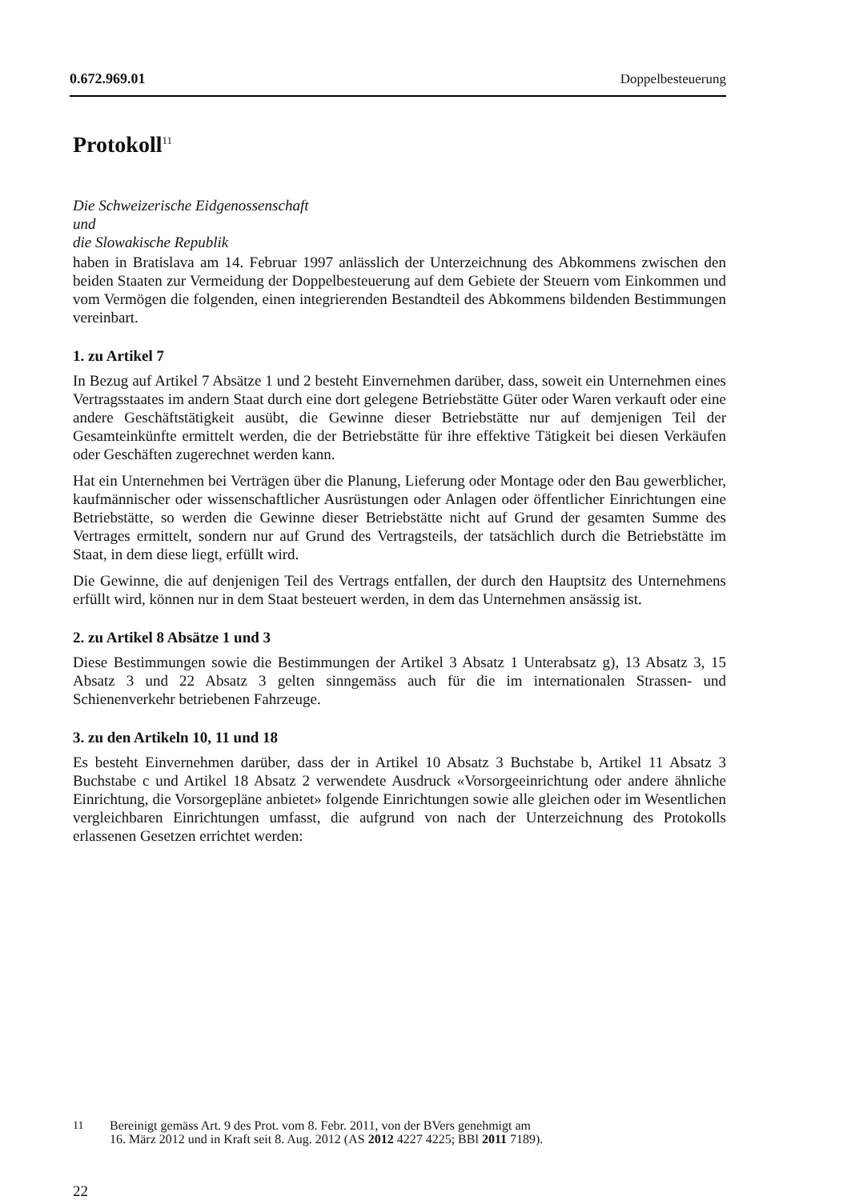0.672.969.01 Doppelbesteuerung
Protokoll<sup>11</sup>
Die Schweizerische Eidgenossenschaft
und
die Slowakische Republik
haben in Bratislava am 14. Februar 1997 anlässlich der Unterzeichnung des Abkommens zwischen den beiden Staaten zur Vermeidung der Doppelbesteuerung auf dem Gebiete der Steuern vom Einkommen und vom Vermögen die folgenden, einen integrierenden Bestandteil des Abkommens bildenden Bestimmungen vereinbart.
1. zu Artikel 7
In Bezug auf Artikel 7 Absätze 1 und 2 besteht Einvernehmen darüber, dass, soweit ein Unternehmen eines Vertragsstaates im andern Staat durch eine dort gelegene Betriebstätte Güter oder Waren verkauft oder eine andere Geschäftstätigkeit ausübt, die Gewinne dieser Betriebstätte nur auf demjenigen Teil der Gesamteinkünfte ermittelt werden, die der Betriebstätte für ihre effektive Tätigkeit bei diesen Verkäufen oder Geschäften zugerechnet werden kann.
Hat ein Unternehmen bei Verträgen über die Planung, Lieferung oder Montage oder den Bau gewerblicher, kaufmännischer oder wissenschaftlicher Ausrüstungen oder Anlagen oder öffentlicher Einrichtungen eine Betriebstätte, so werden die Gewinne dieser Betriebstätte nicht auf Grund der gesamten Summe des Vertrages ermittelt, sondern nur auf Grund des Vertragsteils, der tatsächlich durch die Betriebstätte im Staat, in dem diese liegt, erfüllt wird.
Die Gewinne, die auf denjenigen Teil des Vertrags entfallen, der durch den Hauptsitz des Unternehmens erfüllt wird, können nur in dem Staat besteuert werden, in dem das Unternehmen ansässig ist.
2. zu Artikel 8 Absätze 1 und 3
Diese Bestimmungen sowie die Bestimmungen der Artikel 3 Absatz 1 Unterabsatz g), 13 Absatz 3, 15 Absatz 3 und 22 Absatz 3 gelten sinngemäss auch für die im internationalen Strassen- und Schienenverkehr betriebenen Fahrzeuge.
3. zu den Artikeln 10, 11 und 18
Es besteht Einvernehmen darüber, dass der in Artikel 10 Absatz 3 Buchstabe b, Artikel 11 Absatz 3 Buchstabe c und Artikel 18 Absatz 2 verwendete Ausdruck «Vorsorgeeinrichtung oder andere ähnliche Einrichtung, die Vorsorgepläne anbietet» folgende Einrichtungen sowie alle gleichen oder im Wesentlichen vergleichbaren Einrichtungen umfasst, die aufgrund von nach der Unterzeichnung des Protokolls erlassenen Gesetzen errichtet werden:
11 Bereinigt gemäss Art. 9 des Prot. vom 8. Febr. 2011, von der BVers genehmigt am
16. März 2012 und in Kraft seit 8. Aug. 2012 (AS 2012 4227 4225; BBl 2011 7189).
22